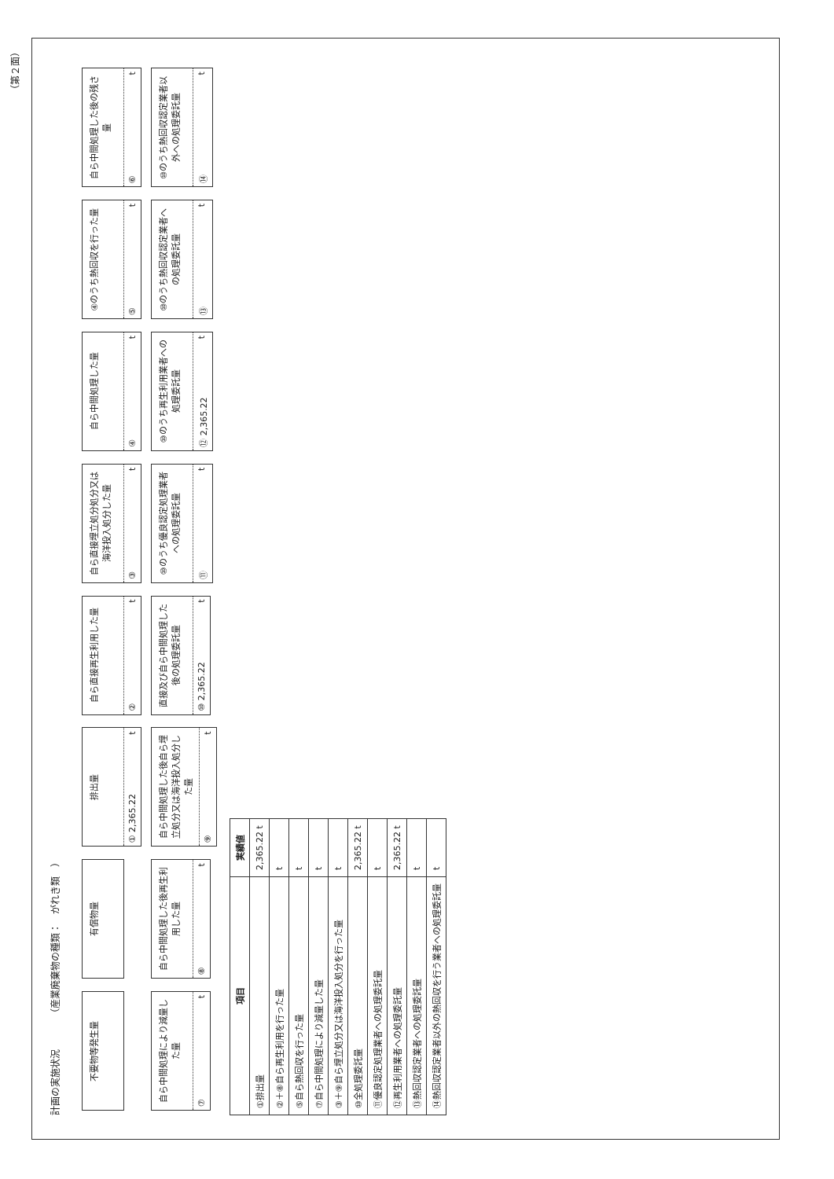（第２面）
計画の実施状況
（産業廃棄物の種類：　がれき類　）
不要物等発生量
有償物量
排出量
① 2,365.22 t
自ら直接再生利用した量
② t
自ら直接埋立処分処分又は海洋投入処分した量
③ t
自ら中間処理した量
④ t
④のうち熱回収を行った量
⑤ t
自ら中間処理した後の残さ量
⑥ t
自ら中間処理により減量した量
⑦ t
自ら中間処理した後再生利用した量
⑧ t
自ら中間処理した後自ら埋立処分又は海洋投入処分した量
⑨ t
直接及び自ら中間処理した後の処理委託量
⑩ 2,365.22 t
⑩のうち優良認定処理業者への処理委託量
⑪ t
⑩のうち再生利用業者への処理委託量
⑫ 2,365.22 t
⑩のうち熱回収認定業者への処理委託量
⑬ t
⑩のうち熱回収認定業者以外への処理委託量
⑭ t
| 項目 | 実績値 |
| --- | --- |
| ①排出量 | 2,365.22 t |
| ②＋⑧自ら再生利用を行った量 | t |
| ⑤自ら熱回収を行った量 | t |
| ⑦自ら中間処理により減量した量 | t |
| ③＋⑨自ら埋立処分又は海洋投入処分を行った量 | t |
| ⑩全処理委託量 | 2,365.22 t |
| ⑪優良認定処理業者への処理委託量 | t |
| ⑫再生利用業者への処理委託量 | 2,365.22 t |
| ⑬熱回収認定業者への処理委託量 | t |
| ⑭熱回収認定業者以外の熱回収を行う業者への処理委託量 | t |